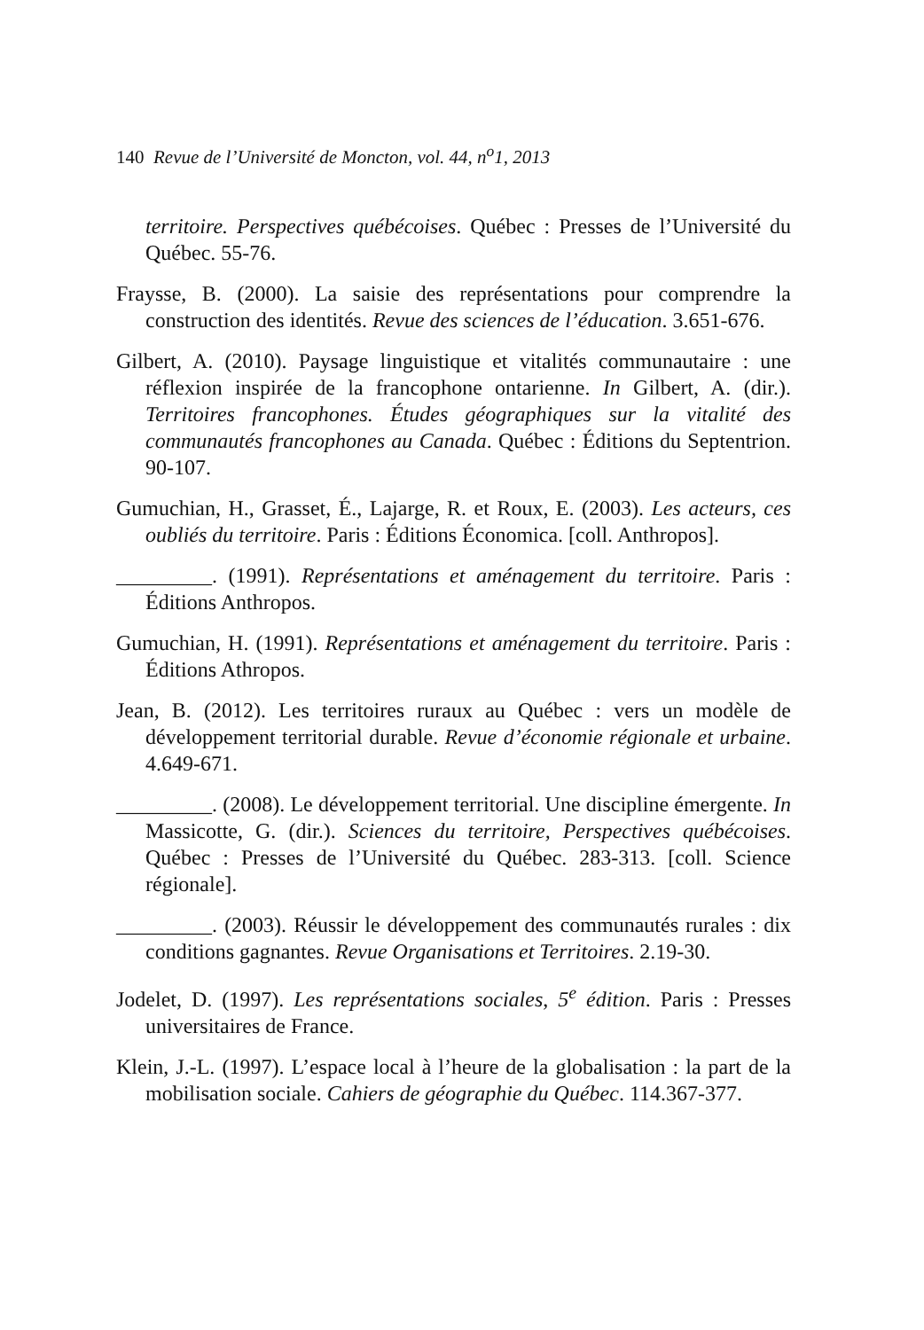140 Revue de l’Université de Moncton, vol. 44, n<sup>o</sup>1, 2013
territoire. Perspectives québécoises. Québec : Presses de l’Université du Québec. 55-76.
Fraysse, B. (2000). La saisie des représentations pour comprendre la construction des identités. Revue des sciences de l’éducation. 3.651-676.
Gilbert, A. (2010). Paysage linguistique et vitalités communautaire : une réflexion inspirée de la francophone ontarienne. In Gilbert, A. (dir.). Territoires francophones. Études géographiques sur la vitalité des communautés francophones au Canada. Québec : Éditions du Septentrion. 90-107.
Gumuchian, H., Grasset, É., Lajarge, R. et Roux, E. (2003). Les acteurs, ces oubliés du territoire. Paris : Éditions Économica. [coll. Anthropos].
_________. (1991). Représentations et aménagement du territoire. Paris : Éditions Anthropos.
Gumuchian, H. (1991). Représentations et aménagement du territoire. Paris : Éditions Athropos.
Jean, B. (2012). Les territoires ruraux au Québec : vers un modèle de développement territorial durable. Revue d’économie régionale et urbaine. 4.649-671.
_________. (2008). Le développement territorial. Une discipline émergente. In Massicotte, G. (dir.). Sciences du territoire, Perspectives québécoises. Québec : Presses de l’Université du Québec. 283-313. [coll. Science régionale].
_________. (2003). Réussir le développement des communautés rurales : dix conditions gagnantes. Revue Organisations et Territoires. 2.19-30.
Jodelet, D. (1997). Les représentations sociales, 5<sup>e</sup> édition. Paris : Presses universitaires de France.
Klein, J.-L. (1997). L’espace local à l’heure de la globalisation : la part de la mobilisation sociale. Cahiers de géographie du Québec. 114.367-377.